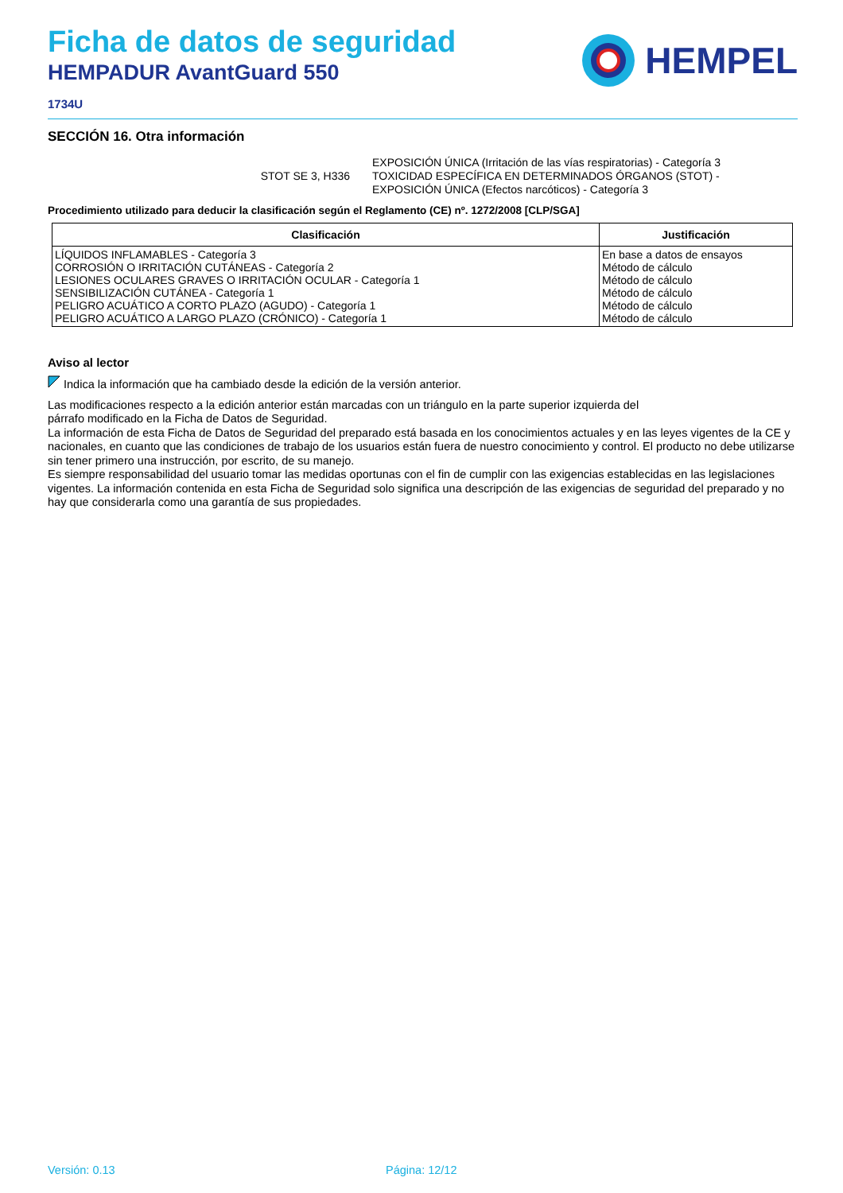Ficha de datos de seguridad
HEMPADUR AvantGuard 550
1734U
HEMPEL
SECCIÓN 16. Otra información
STOT SE 3, H336 EXPOSICIÓN ÚNICA (Irritación de las vías respiratorias) - Categoría 3
TOXICIDAD ESPECÍFICA EN DETERMINADOS ÓRGANOS (STOT) -
EXPOSICIÓN ÚNICA (Efectos narcóticos) - Categoría 3
Procedimiento utilizado para deducir la clasificación según el Reglamento (CE) nº. 1272/2008 [CLP/SGA]
| Clasificación | Justificación |
| --- | --- |
| LÍQUIDOS INFLAMABLES - Categoría 3 CORROSIÓN O IRRITACIÓN CUTÁNEAS - Categoría 2 LESIONES OCULARES GRAVES O IRRITACIÓN OCULAR - Categoría 1 SENSIBILIZACIÓN CUTÁNEA - Categoría 1 PELIGRO ACUÁTICO A CORTO PLAZO (AGUDO) - Categoría 1 PELIGRO ACUÁTICO A LARGO PLAZO (CRÓNICO) - Categoría 1 | En base a datos de ensayos Método de cálculo Método de cálculo Método de cálculo Método de cálculo Método de cálculo |
Aviso al lector
Indica la información que ha cambiado desde la edición de la versión anterior.
Las modificaciones respecto a la edición anterior están marcadas con un triángulo en la parte superior izquierda del
párrafo modificado en la Ficha de Datos de Seguridad.
La información de esta Ficha de Datos de Seguridad del preparado está basada en los conocimientos actuales y en las leyes vigentes de la CE y nacionales, en cuanto que las condiciones de trabajo de los usuarios están fuera de nuestro conocimiento y control. El producto no debe utilizarse sin tener primero una instrucción, por escrito, de su manejo.
Es siempre responsabilidad del usuario tomar las medidas oportunas con el fin de cumplir con las exigencias establecidas en las legislaciones vigentes. La información contenida en esta Ficha de Seguridad solo significa una descripción de las exigencias de seguridad del preparado y no hay que considerarla como una garantía de sus propiedades.
Versión: 0.13 Página: 12/12